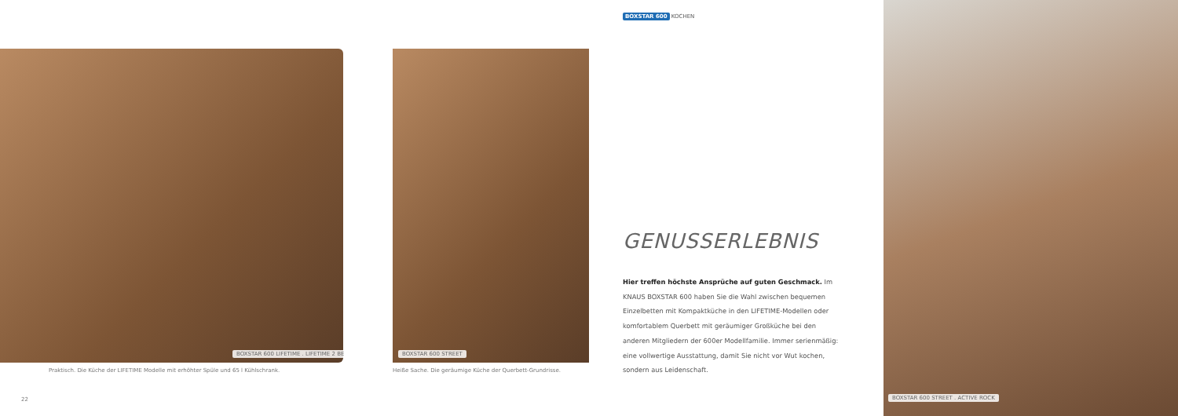BOXSTAR 600 LIFETIME . LIFETIME 2 BE
BOXSTAR 600 STREET
BOXSTAR 600 STREET . ACTIVE ROCK
Praktisch. Die Küche der LIFETIME Modelle mit erhöhter Spüle und 65 l Kühlschrank.
Heiße Sache. Die geräumige Küche der Querbett-Grundrisse.
22
BOXSTAR 600 KOCHEN
GENUSSERLEBNIS
Hier treffen höchste Ansprüche auf guten Geschmack. Im KNAUS BOXSTAR 600 haben Sie die Wahl zwischen bequemen Einzelbetten mit Kompaktküche in den LIFETIME-Modellen oder komfortablem Querbett mit geräumiger Großküche bei den anderen Mitgliedern der 600er Modellfamilie. Immer serienmäßig: eine vollwertige Ausstattung, damit Sie nicht vor Wut kochen, sondern aus Leidenschaft.